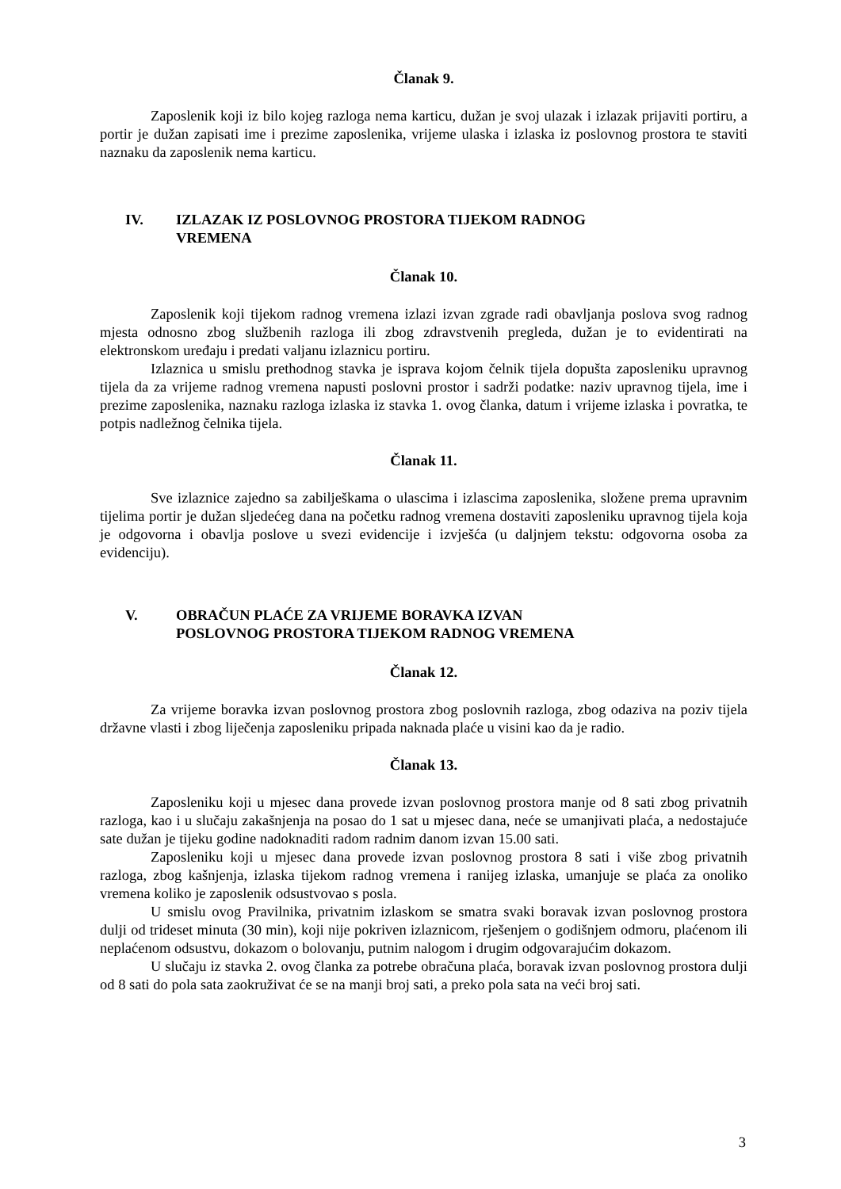Članak 9.
Zaposlenik koji iz bilo kojeg razloga nema karticu, dužan je svoj ulazak i izlazak prijaviti portiru, a portir je dužan zapisati ime i prezime zaposlenika, vrijeme ulaska i izlaska iz poslovnog prostora te staviti naznaku da zaposlenik nema karticu.
IV. IZLAZAK IZ POSLOVNOG PROSTORA TIJEKOM RADNOG
VREMENA
Članak 10.
Zaposlenik koji tijekom radnog vremena izlazi izvan zgrade radi obavljanja poslova svog radnog mjesta odnosno zbog službenih razloga ili zbog zdravstvenih pregleda, dužan je to evidentirati na elektronskom uređaju i predati valjanu izlaznicu portiru.
Izlaznica u smislu prethodnog stavka je isprava kojom čelnik tijela dopušta zaposleniku upravnog tijela da za vrijeme radnog vremena napusti poslovni prostor i sadrži podatke: naziv upravnog tijela, ime i prezime zaposlenika, naznaku razloga izlaska iz stavka 1. ovog članka, datum i vrijeme izlaska i povratka, te potpis nadležnog čelnika tijela.
Članak 11.
Sve izlaznice zajedno sa zabilješkama o ulascima i izlascima zaposlenika, složene prema upravnim tijelima portir je dužan sljedećeg dana na početku radnog vremena dostaviti zaposleniku upravnog tijela koja je odgovorna i obavlja poslove u svezi evidencije i izvješća (u daljnjem tekstu: odgovorna osoba za evidenciju).
V. OBRAČUN PLAĆE ZA VRIJEME BORAVKA IZVAN
POSLOVNOG PROSTORA TIJEKOM RADNOG VREMENA
Članak 12.
Za vrijeme boravka izvan poslovnog prostora zbog poslovnih razloga, zbog odaziva na poziv tijela državne vlasti i zbog liječenja zaposleniku pripada naknada plaće u visini kao da je radio.
Članak 13.
Zaposleniku koji u mjesec dana provede izvan poslovnog prostora manje od 8 sati zbog privatnih razloga, kao i u slučaju zakašnjenja na posao do 1 sat u mjesec dana, neće se umanjivati plaća, a nedostajuće sate dužan je tijeku godine nadoknaditi radom radnim danom izvan 15.00 sati.
Zaposleniku koji u mjesec dana provede izvan poslovnog prostora 8 sati i više zbog privatnih razloga, zbog kašnjenja, izlaska tijekom radnog vremena i ranijeg izlaska, umanjuje se plaća za onoliko vremena koliko je zaposlenik odsustvovao s posla.
U smislu ovog Pravilnika, privatnim izlaskom se smatra svaki boravak izvan poslovnog prostora dulji od trideset minuta (30 min), koji nije pokriven izlaznicom, rješenjem o godišnjem odmoru, plaćenom ili neplaćenom odsustvu, dokazom o bolovanju, putnim nalogom i drugim odgovarajućim dokazom.
U slučaju iz stavka 2. ovog članka za potrebe obračuna plaća, boravak izvan poslovnog prostora dulji od 8 sati do pola sata zaokruživat će se na manji broj sati, a preko pola sata na veći broj sati.
3